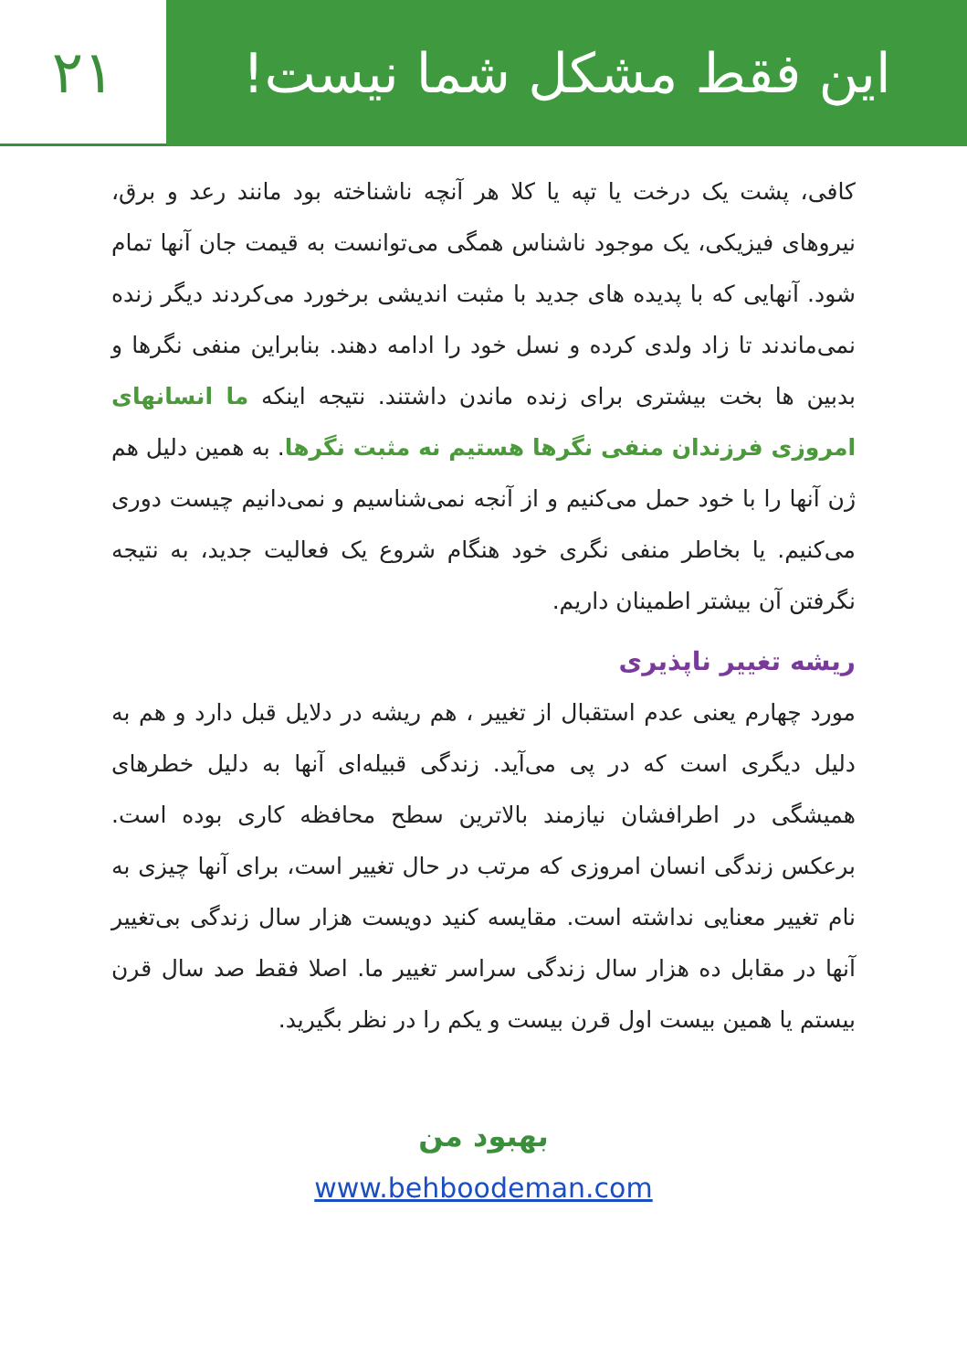۲۱ این فقط مشکل شما نیست!
کافی، پشت یک درخت یا تپه یا کلا هر آنچه ناشناخته بود مانند رعد و برق، نیروهای فیزیکی، یک موجود ناشناس همگی می‌توانست به قیمت جان آنها تمام شود. آنهایی که با پدیده های جدید با مثبت اندیشی برخورد می‌کردند دیگر زنده نمی‌ماندند تا زاد ولدی کرده و نسل خود را ادامه دهند. بنابراین منفی نگرها و بدبین ها بخت بیشتری برای زنده ماندن داشتند. نتیجه اینکه ما انسانهای امروزی فرزندان منفی نگرها هستیم نه مثبت نگرها. به همین دلیل هم ژن آنها را با خود حمل می‌کنیم و از آنجه نمی‌شناسیم و نمی‌دانیم چیست دوری می‌کنیم. یا بخاطر منفی نگری خود هنگام شروع یک فعالیت جدید، به نتیجه نگرفتن آن بیشتر اطمینان داریم.
ریشه تغییر ناپذیری
مورد چهارم یعنی عدم استقبال از تغییر ، هم ریشه در دلایل قبل دارد و هم به دلیل دیگری است که در پی می‌آید. زندگی قبیله‌ای آنها به دلیل خطرهای همیشگی در اطرافشان نیازمند بالاترین سطح محافظه کاری بوده است. برعکس زندگی انسان امروزی که مرتب در حال تغییر است، برای آنها چیزی به نام تغییر معنایی نداشته است. مقایسه کنید دویست هزار سال زندگی بی‌تغییر آنها در مقابل ده هزار سال زندگی سراسر تغییر ما. اصلا فقط صد سال قرن بیستم یا همین بیست اول قرن بیست و یکم را در نظر بگیرید.
بهبود من
www.behboodeman.com